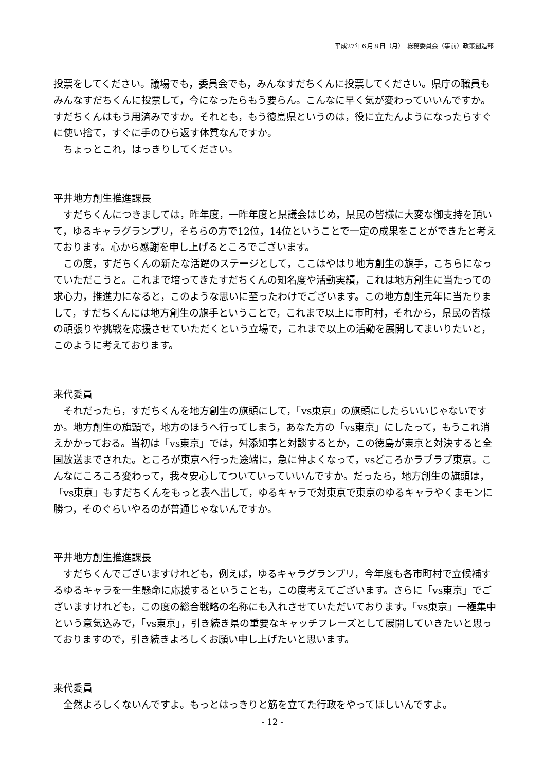平成27年６月８日（月）　総務委員会（事前）政策創造部
投票をしてください。議場でも，委員会でも，みんなすだちくんに投票してください。県庁の職員もみんなすだちくんに投票して，今になったらもう要らん。こんなに早く気が変わっていいんですか。すだちくんはもう用済みですか。それとも，もう徳島県というのは，役に立たんようになったらすぐに使い捨て，すぐに手のひら返す体質なんですか。
ちょっとこれ，はっきりしてください。
平井地方創生推進課長
すだちくんにつきましては，昨年度，一昨年度と県議会はじめ，県民の皆様に大変な御支持を頂いて，ゆるキャラグランプリ，そちらの方で12位，14位ということで一定の成果をことができたと考えております。心から感謝を申し上げるところでございます。
この度，すだちくんの新たな活躍のステージとして，ここはやはり地方創生の旗手，こちらになっていただこうと。これまで培ってきたすだちくんの知名度や活動実績，これは地方創生に当たっての求心力，推進力になると，このような思いに至ったわけでございます。この地方創生元年に当たりまして，すだちくんには地方創生の旗手ということで，これまで以上に市町村，それから，県民の皆様の頑張りや挑戦を応援させていただくという立場で，これまで以上の活動を展開してまいりたいと，このように考えております。
来代委員
それだったら，すだちくんを地方創生の旗頭にして，「vs東京」の旗頭にしたらいいじゃないですか。地方創生の旗頭で，地方のほうへ行ってしまう，あなた方の「vs東京」にしたって，もうこれ消えかかっておる。当初は「vs東京」では，舛添知事と対談するとか，この徳島が東京と対決すると全国放送までされた。ところが東京へ行った途端に，急に仲よくなって，vsどころかラブラブ東京。こんなにころころ変わって，我々安心してついていっていいんですか。だったら，地方創生の旗頭は，「vs東京」もすだちくんをもっと表へ出して，ゆるキャラで対東京で東京のゆるキャラやくまモンに勝つ，そのぐらいやるのが普通じゃないんですか。
平井地方創生推進課長
すだちくんでございますけれども，例えば，ゆるキャラグランプリ，今年度も各市町村で立候補するゆるキャラを一生懸命に応援するということも，この度考えてございます。さらに「vs東京」でございますけれども，この度の総合戦略の名称にも入れさせていただいております。「vs東京」一極集中という意気込みで，「vs東京」，引き続き県の重要なキャッチフレーズとして展開していきたいと思っておりますので，引き続きよろしくお願い申し上げたいと思います。
来代委員
全然よろしくないんですよ。もっとはっきりと筋を立てた行政をやってほしいんですよ。
- 12 -